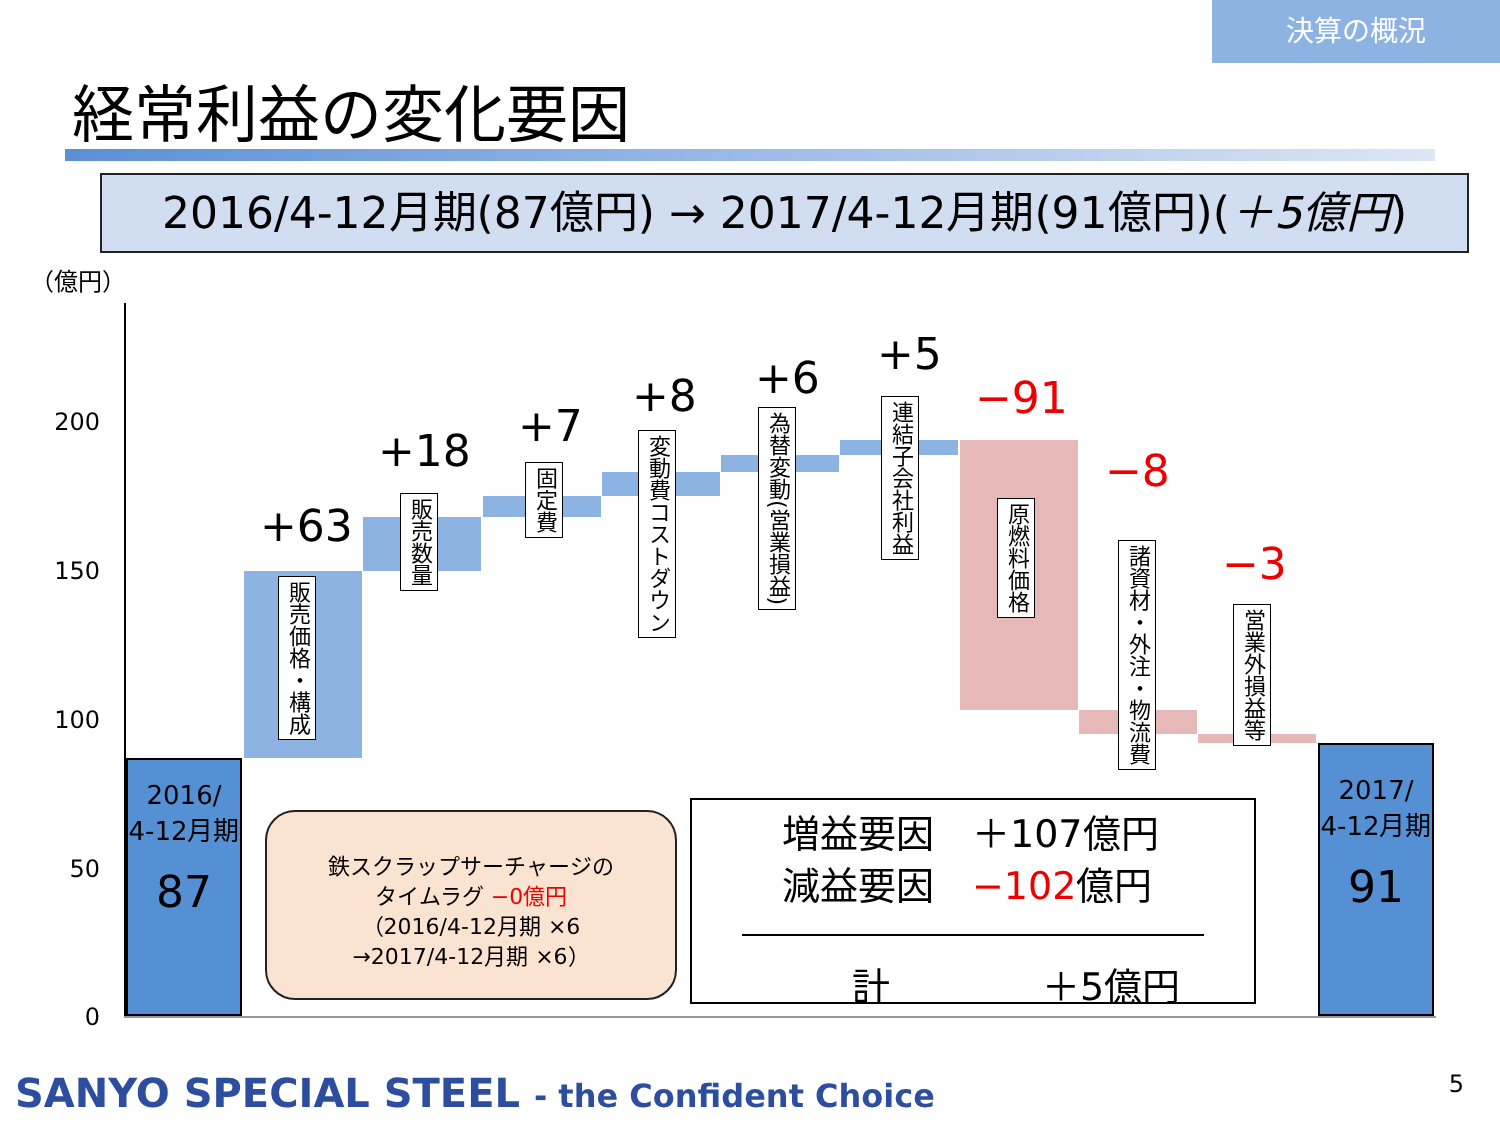決算の概況
経常利益の変化要因
2016/4-12月期(87億円) → 2017/4-12月期(91億円)(＋5億円)
（億円）
200
150
100
50
0
2016/
4-12月期
87
2017/
4-12月期
91
+63
販売価格・構成
+18
販売数量
+7
固定費
+8
変動費コストダウン
+6
為替変動(営業損益)
+5
連結子会社利益
−91
原燃料価格
−8
諸資材・外注・物流費
−3
営業外損益等
鉄スクラップサーチャージの
タイムラグ −0億円
（2016/4-12月期 ×6
→2017/4-12月期 ×6）
増益要因　＋107億円
減益要因　−102億円
計　　　　＋5億円
SANYO SPECIAL STEEL - the Confident Choice
5